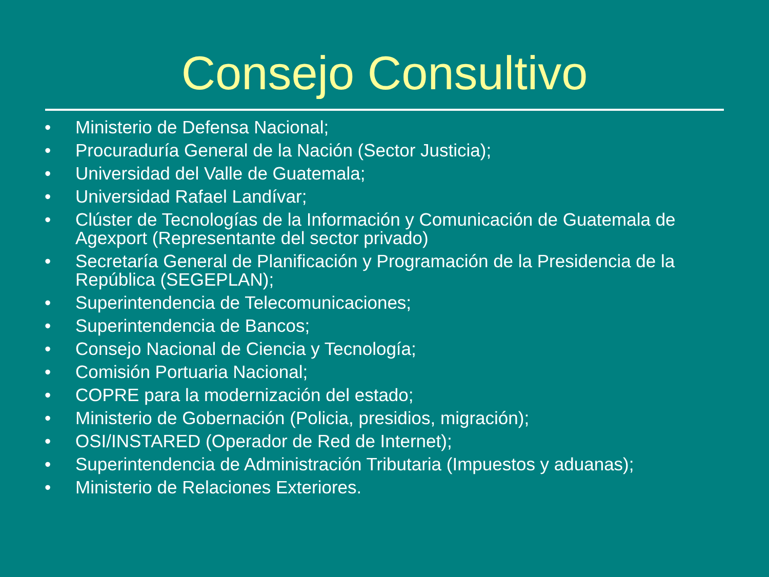Consejo Consultivo
• Ministerio de Defensa Nacional;
• Procuraduría General de la Nación (Sector Justicia);
• Universidad del Valle de Guatemala;
• Universidad Rafael Landívar;
• Clúster de Tecnologías de la Información y Comunicación de Guatemala de Agexport (Representante del sector privado)
• Secretaría General de Planificación y Programación de la Presidencia de la República (SEGEPLAN);
• Superintendencia de Telecomunicaciones;
• Superintendencia de Bancos;
• Consejo Nacional de Ciencia y Tecnología;
• Comisión Portuaria Nacional;
• COPRE para la modernización del estado;
• Ministerio de Gobernación (Policia, presidios, migración);
• OSI/INSTARED (Operador de Red de Internet);
• Superintendencia de Administración Tributaria (Impuestos y aduanas);
• Ministerio de Relaciones Exteriores.